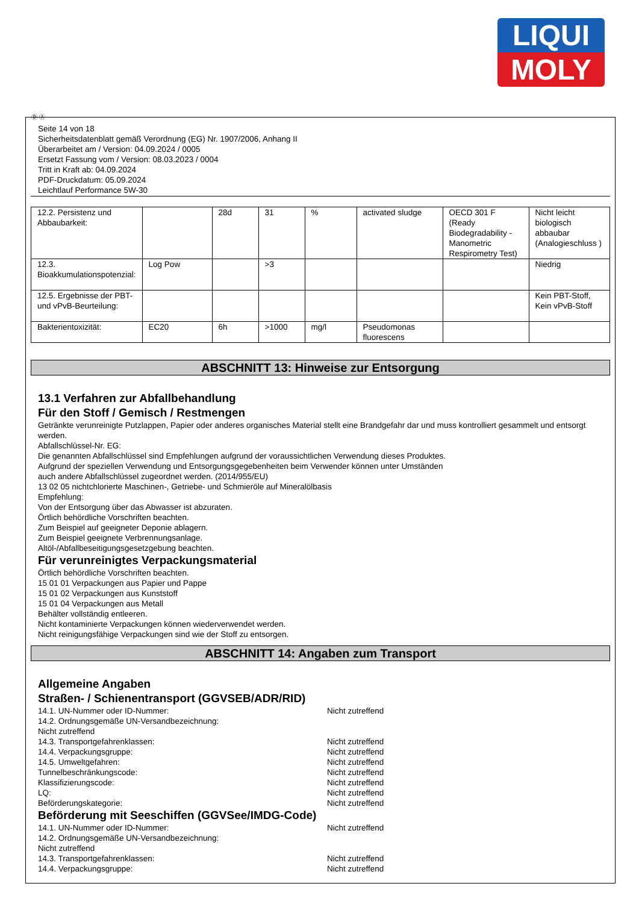LIQUI
MOLY
Ⓓ Ⓐ
Seite 14 von 18
Sicherheitsdatenblatt gemäß Verordnung (EG) Nr. 1907/2006, Anhang II
Überarbeitet am / Version: 04.09.2024 / 0005
Ersetzt Fassung vom / Version: 08.03.2023 / 0004
Tritt in Kraft ab: 04.09.2024
PDF-Druckdatum: 05.09.2024
Leichtlauf Performance 5W-30
| 12.2. Persistenz und Abbaubarkeit: | | 28d | 31 | % | activated sludge | OECD 301 F (Ready Biodegradability - Manometric Respirometry Test) | Nicht leicht biologisch abbaubar (Analogieschluss ) |
| 12.3. Bioakkumulationspotenzial: | Log Pow | | >3 | | | | Niedrig |
| 12.5. Ergebnisse der PBT- und vPvB-Beurteilung: | | | | | | | Kein PBT-Stoff, Kein vPvB-Stoff |
| Bakterientoxizität: | EC20 | 6h | >1000 | mg/l | Pseudomonas fluorescens | | |
ABSCHNITT 13: Hinweise zur Entsorgung
13.1 Verfahren zur Abfallbehandlung
Für den Stoff / Gemisch / Restmengen
Getränkte verunreinigte Putzlappen, Papier oder anderes organisches Material stellt eine Brandgefahr dar und muss kontrolliert gesammelt und entsorgt werden.
Abfallschlüssel-Nr. EG:
Die genannten Abfallschlüssel sind Empfehlungen aufgrund der voraussichtlichen Verwendung dieses Produktes.
Aufgrund der speziellen Verwendung und Entsorgungsgegebenheiten beim Verwender können unter Umständen
auch andere Abfallschlüssel zugeordnet werden. (2014/955/EU)
13 02 05 nichtchlorierte Maschinen-, Getriebe- und Schmieröle auf Mineralölbasis
Empfehlung:
Von der Entsorgung über das Abwasser ist abzuraten.
Örtlich behördliche Vorschriften beachten.
Zum Beispiel auf geeigneter Deponie ablagern.
Zum Beispiel geeignete Verbrennungsanlage.
Altöl-/Abfallbeseitigungsgesetzgebung beachten.
Für verunreinigtes Verpackungsmaterial
Örtlich behördliche Vorschriften beachten.
15 01 01 Verpackungen aus Papier und Pappe
15 01 02 Verpackungen aus Kunststoff
15 01 04 Verpackungen aus Metall
Behälter vollständig entleeren.
Nicht kontaminierte Verpackungen können wiederverwendet werden.
Nicht reinigungsfähige Verpackungen sind wie der Stoff zu entsorgen.
ABSCHNITT 14: Angaben zum Transport
Allgemeine Angaben
Straßen- / Schienentransport (GGVSEB/ADR/RID)
14.1. UN-Nummer oder ID-Nummer: Nicht zutreffend
14.2. Ordnungsgemäße UN-Versandbezeichnung:
Nicht zutreffend
14.3. Transportgefahrenklassen: Nicht zutreffend
14.4. Verpackungsgruppe: Nicht zutreffend
14.5. Umweltgefahren: Nicht zutreffend
Tunnelbeschränkungscode: Nicht zutreffend
Klassifizierungscode: Nicht zutreffend
LQ: Nicht zutreffend
Beförderungskategorie: Nicht zutreffend
Beförderung mit Seeschiffen (GGVSee/IMDG-Code)
14.1. UN-Nummer oder ID-Nummer: Nicht zutreffend
14.2. Ordnungsgemäße UN-Versandbezeichnung:
Nicht zutreffend
14.3. Transportgefahrenklassen: Nicht zutreffend
14.4. Verpackungsgruppe: Nicht zutreffend